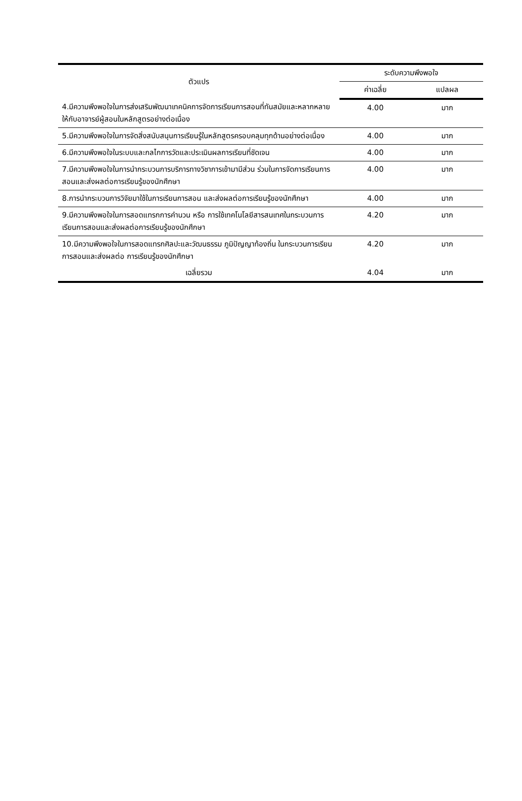| ตัวแปร | ระดับความพึงพอใจ | |
| --- | --- | --- |
| | ค่าเฉลี่ย | แปลผล |
| 4.มีความพึงพอใจในการส่งเสริมพัฒนาเทคนิคการจัดการเรียนการสอนที่ทันสมัยและหลากหลายให้กับอาจารย์ผู้สอนในหลักสูตรอย่างต่อเนื่อง | 4.00 | มาก |
| 5.มีความพึงพอใจในการจัดสิ่งสนับสนุนการเรียนรู้ในหลักสูตรครอบคลุมทุกด้านอย่างต่อเนื่อง | 4.00 | มาก |
| 6.มีความพึงพอใจในระบบและกลไกการวัดและประเมินผลการเรียนที่ชัดเจน | 4.00 | มาก |
| 7.มีความพึงพอใจในการนำกระบวนการบริการทางวิชาการเข้ามามีส่วน ร่วมในการจัดการเรียนการสอนและส่งผลต่อการเรียนรู้ของนักศึกษา | 4.00 | มาก |
| 8.การนำกระบวนการวิจัยมาใช้ในการเรียนการสอน และส่งผลต่อการเรียนรู้ของนักศึกษา | 4.00 | มาก |
| 9.มีความพึงพอใจในการสอดแทรกการคำนวน หรือ การใช้เทคโนโลยีสารสนเทศในกระบวนการเรียนการสอนและส่งผลต่อการเรียนรู้ของนักศึกษา | 4.20 | มาก |
| 10.มีความพึงพอใจในการสอดแทรกศิลปะและวัฒนธรรม ภูมิปัญญาท้องถิ่น ในกระบวนการเรียนการสอนและส่งผลต่อ การเรียนรู้ของนักศึกษา | 4.20 | มาก |
| เฉลี่ยรวม | 4.04 | มาก |